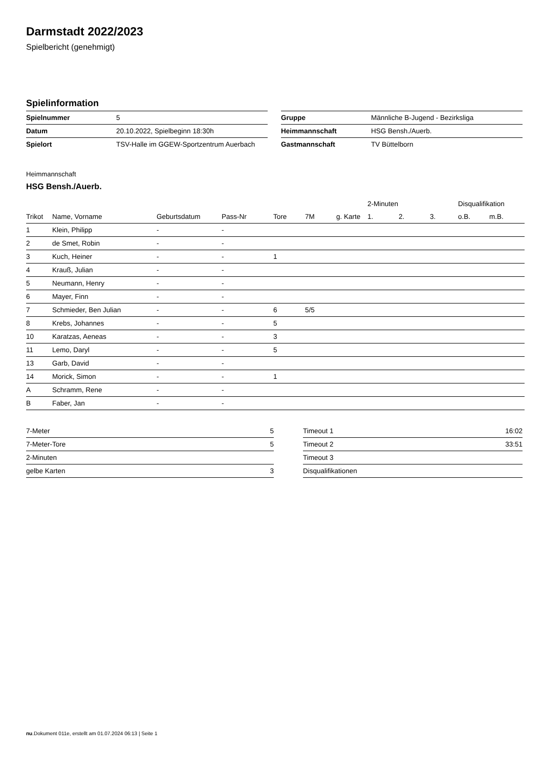Darmstadt 2022/2023
Spielbericht (genehmigt)
Spielinformation
| Spielnummer | 5 |
| Datum | 20.10.2022, Spielbeginn 18:30h |
| Spielort | TSV-Halle im GGEW-Sportzentrum Auerbach |
| Gruppe | Männliche B-Jugend - Bezirksliga |
| Heimmannschaft | HSG Bensh./Auerb. |
| Gastmannschaft | TV Büttelborn |
Heimmannschaft
HSG Bensh./Auerb.
| | | | | | | | 2-Minuten | | | Disqualifikation | |
| --- | --- | --- | --- | --- | --- | --- | --- | --- | --- | --- | --- |
| Trikot | Name, Vorname | Geburtsdatum | Pass-Nr | Tore | 7M | g. Karte | 1. | 2. | 3. | o.B. | m.B. |
| 1 | Klein, Philipp | - | - | | | | | | | | |
| 2 | de Smet, Robin | - | - | | | | | | | | |
| 3 | Kuch, Heiner | - | - | 1 | | | | | | | |
| 4 | Krauß, Julian | - | - | | | | | | | | |
| 5 | Neumann, Henry | - | - | | | | | | | | |
| 6 | Mayer, Finn | - | - | | | | | | | | |
| 7 | Schmieder, Ben Julian | - | - | 6 | 5/5 | | | | | | |
| 8 | Krebs, Johannes | - | - | 5 | | | | | | | |
| 10 | Karatzas, Aeneas | - | - | 3 | | | | | | | |
| 11 | Lemo, Daryl | - | - | 5 | | | | | | | |
| 13 | Garb, David | - | - | | | | | | | | |
| 14 | Morick, Simon | - | - | 1 | | | | | | | |
| A | Schramm, Rene | - | - | | | | | | | | |
| B | Faber, Jan | - | - | | | | | | | | |
| 7-Meter | 5 |
| 7-Meter-Tore | 5 |
| 2-Minuten | |
| gelbe Karten | 3 |
| Timeout 1 | 16:02 |
| Timeout 2 | 33:51 |
| Timeout 3 | |
| Disqualifikationen | |
nu.Dokument 011e, erstellt am 01.07.2024 06:13 | Seite 1